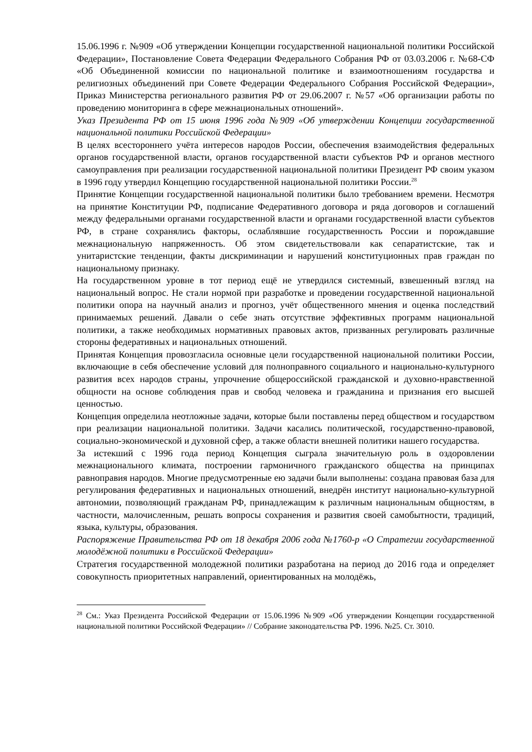15.06.1996 г. №909 «Об утверждении Концепции государственной национальной политики Российской Федерации», Постановление Совета Федерации Федерального Собрания РФ от 03.03.2006 г. №68-СФ «Об Объединенной комиссии по национальной политике и взаимоотношениям государства и религиозных объединений при Совете Федерации Федерального Собрания Российской Федерации», Приказ Министерства регионального развития РФ от 29.06.2007 г. №57 «Об организации работы по проведению мониторинга в сфере межнациональных отношений».
Указ Президента РФ от 15 июня 1996 года №909 «Об утверждении Концепции государственной национальной политики Российской Федерации»
В целях всестороннего учёта интересов народов России, обеспечения взаимодействия федеральных органов государственной власти, органов государственной власти субъектов РФ и органов местного самоуправления при реализации государственной национальной политики Президент РФ своим указом в 1996 году утвердил Концепцию государственной национальной политики России.<sup>28</sup>
Принятие Концепции государственной национальной политики было требованием времени. Несмотря на принятие Конституции РФ, подписание Федеративного договора и ряда договоров и соглашений между федеральными органами государственной власти и органами государственной власти субъектов РФ, в стране сохранялись факторы, ослаблявшие государственность России и порождавшие межнациональную напряженность. Об этом свидетельствовали как сепаратистские, так и унитаристские тенденции, факты дискриминации и нарушений конституционных прав граждан по национальному признаку.
На государственном уровне в тот период ещё не утвердился системный, взвешенный взгляд на национальный вопрос. Не стали нормой при разработке и проведении государственной национальной политики опора на научный анализ и прогноз, учёт общественного мнения и оценка последствий принимаемых решений. Давали о себе знать отсутствие эффективных программ национальной политики, а также необходимых нормативных правовых актов, призванных регулировать различные стороны федеративных и национальных отношений.
Принятая Концепция провозгласила основные цели государственной национальной политики России, включающие в себя обеспечение условий для полноправного социального и национально-культурного развития всех народов страны, упрочнение общероссийской гражданской и духовно-нравственной общности на основе соблюдения прав и свобод человека и гражданина и признания его высшей ценностью.
Концепция определила неотложные задачи, которые были поставлены перед обществом и государством при реализации национальной политики. Задачи касались политической, государственно-правовой, социально-экономической и духовной сфер, а также области внешней политики нашего государства.
За истекший с 1996 года период Концепция сыграла значительную роль в оздоровлении межнационального климата, построении гармоничного гражданского общества на принципах равноправия народов. Многие предусмотренные ею задачи были выполнены: создана правовая база для регулирования федеративных и национальных отношений, внедрён институт национально-культурной автономии, позволяющий гражданам РФ, принадлежащим к различным национальным общностям, в частности, малочисленным, решать вопросы сохранения и развития своей самобытности, традиций, языка, культуры, образования.
Распоряжение Правительства РФ от 18 декабря 2006 года №1760-р «О Стратегии государственной молодёжной политики в Российской Федерации»
Стратегия государственной молодежной политики разработана на период до 2016 года и определяет совокупность приоритетных направлений, ориентированных на молодёжь,
<sup>28</sup> См.: Указ Президента Российской Федерации от 15.06.1996 №909 «Об утверждении Концепции государственной национальной политики Российской Федерации» // Собрание законодательства РФ. 1996. №25. Ст. 3010.